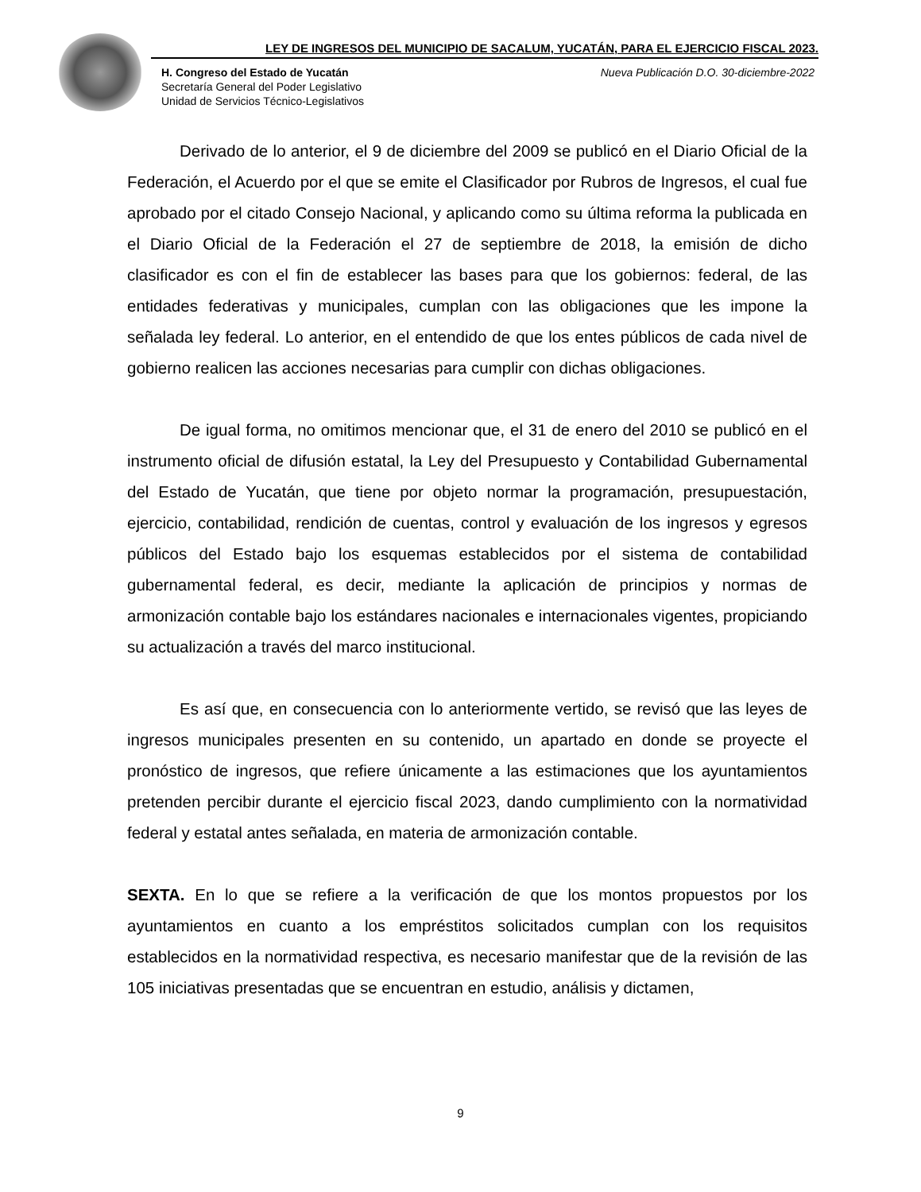LEY DE INGRESOS DEL MUNICIPIO DE SACALUM, YUCATÁN, PARA EL EJERCICIO FISCAL 2023.
Nueva Publicación D.O. 30-diciembre-2022 H. Congreso del Estado de Yucatán
Secretaría General del Poder Legislativo
Unidad de Servicios Técnico-Legislativos
Derivado de lo anterior, el 9 de diciembre del 2009 se publicó en el Diario Oficial de la Federación, el Acuerdo por el que se emite el Clasificador por Rubros de Ingresos, el cual fue aprobado por el citado Consejo Nacional, y aplicando como su última reforma la publicada en el Diario Oficial de la Federación el 27 de septiembre de 2018, la emisión de dicho clasificador es con el fin de establecer las bases para que los gobiernos: federal, de las entidades federativas y municipales, cumplan con las obligaciones que les impone la señalada ley federal. Lo anterior, en el entendido de que los entes públicos de cada nivel de gobierno realicen las acciones necesarias para cumplir con dichas obligaciones.
De igual forma, no omitimos mencionar que, el 31 de enero del 2010 se publicó en el instrumento oficial de difusión estatal, la Ley del Presupuesto y Contabilidad Gubernamental del Estado de Yucatán, que tiene por objeto normar la programación, presupuestación, ejercicio, contabilidad, rendición de cuentas, control y evaluación de los ingresos y egresos públicos del Estado bajo los esquemas establecidos por el sistema de contabilidad gubernamental federal, es decir, mediante la aplicación de principios y normas de armonización contable bajo los estándares nacionales e internacionales vigentes, propiciando su actualización a través del marco institucional.
Es así que, en consecuencia con lo anteriormente vertido, se revisó que las leyes de ingresos municipales presenten en su contenido, un apartado en donde se proyecte el pronóstico de ingresos, que refiere únicamente a las estimaciones que los ayuntamientos pretenden percibir durante el ejercicio fiscal 2023, dando cumplimiento con la normatividad federal y estatal antes señalada, en materia de armonización contable.
SEXTA. En lo que se refiere a la verificación de que los montos propuestos por los ayuntamientos en cuanto a los empréstitos solicitados cumplan con los requisitos establecidos en la normatividad respectiva, es necesario manifestar que de la revisión de las 105 iniciativas presentadas que se encuentran en estudio, análisis y dictamen,
9